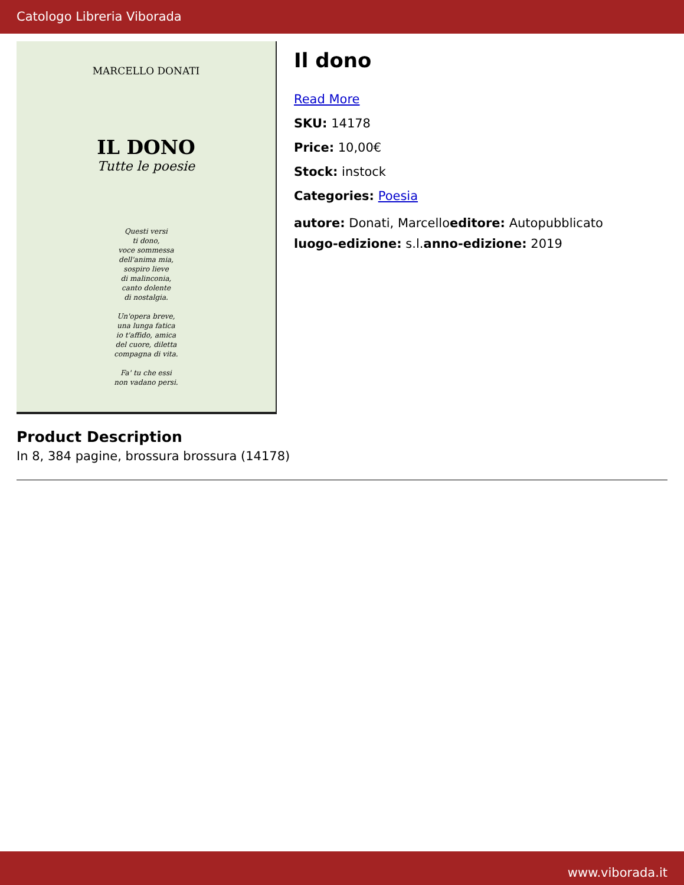Catologo Libreria Viborada
MARCELLO DONATI
IL DONO
Tutte le poesie
Questi versi
ti dono,
voce sommessa
dell'anima mia,
sospiro lieve
di malinconia,
canto dolente
di nostalgia.
Un'opera breve,
una lunga fatica
io t'affido, amica
del cuore, diletta
compagna di vita.
Fa' tu che essi
non vadano persi.
Il dono
Read More
SKU: 14178
Price: 10,00€
Stock: instock
Categories: Poesia
autore: Donati, Marcelloeditore: Autopubblicato
luogo-edizione: s.l.anno-edizione: 2019
Product Description
In 8, 384 pagine, brossura brossura (14178)
www.viborada.it